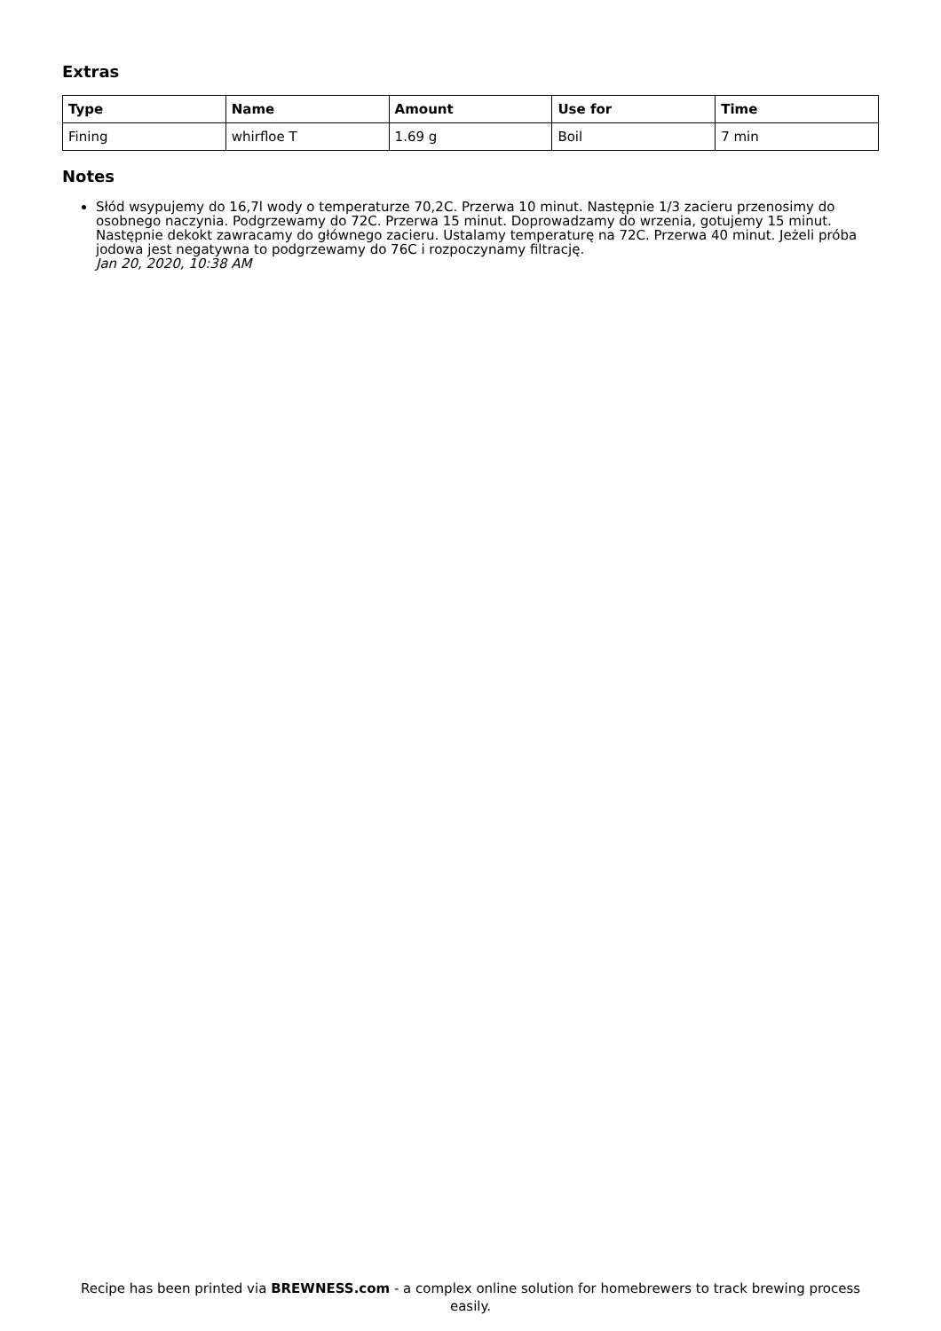Extras
| Type | Name | Amount | Use for | Time |
| --- | --- | --- | --- | --- |
| Fining | whirfloe T | 1.69 g | Boil | 7 min |
Notes
Słód wsypujemy do 16,7l wody o temperaturze 70,2C. Przerwa 10 minut. Następnie 1/3 zacieru przenosimy do osobnego naczynia. Podgrzewamy do 72C. Przerwa 15 minut. Doprowadzamy do wrzenia, gotujemy 15 minut. Następnie dekokt zawracamy do głównego zacieru. Ustalamy temperaturę na 72C. Przerwa 40 minut. Jeżeli próba jodowa jest negatywna to podgrzewamy do 76C i rozpoczynamy filtrację.
Jan 20, 2020, 10:38 AM
Recipe has been printed via BREWNESS.com - a complex online solution for homebrewers to track brewing process easily.